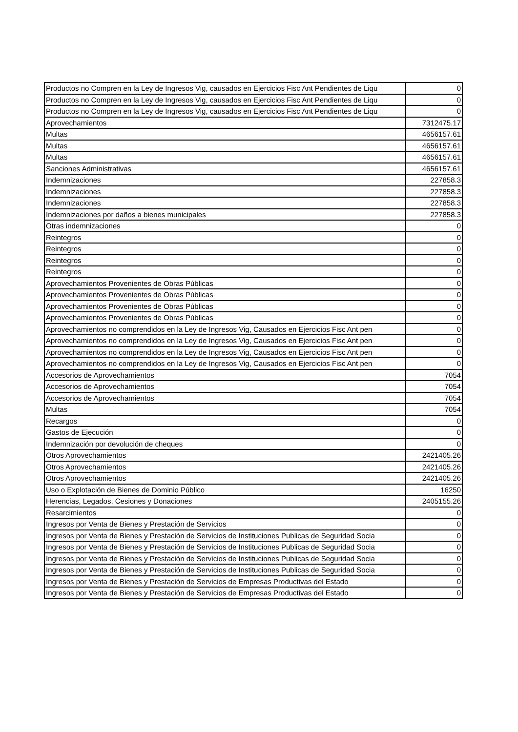| Productos no Compren en la Ley de Ingresos Vig, causados en Ejercicios Fisc Ant Pendientes de Liqu | 0 |
| Productos no Compren en la Ley de Ingresos Vig, causados en Ejercicios Fisc Ant Pendientes de Liqu | 0 |
| Productos no Compren en la Ley de Ingresos Vig, causados en Ejercicios Fisc Ant Pendientes de Liqu | 0 |
| Aprovechamientos | 7312475.17 |
| Multas | 4656157.61 |
| Multas | 4656157.61 |
| Multas | 4656157.61 |
| Sanciones Administrativas | 4656157.61 |
| Indemnizaciones | 227858.3 |
| Indemnizaciones | 227858.3 |
| Indemnizaciones | 227858.3 |
| Indemnizaciones por daños a bienes municipales | 227858.3 |
| Otras indemnizaciones | 0 |
| Reintegros | 0 |
| Reintegros | 0 |
| Reintegros | 0 |
| Reintegros | 0 |
| Aprovechamientos Provenientes de Obras Públicas | 0 |
| Aprovechamientos Provenientes de Obras Públicas | 0 |
| Aprovechamientos Provenientes de Obras Públicas | 0 |
| Aprovechamientos Provenientes de Obras Públicas | 0 |
| Aprovechamientos no comprendidos en la Ley de Ingresos Vig, Causados en Ejercicios Fisc Ant pen | 0 |
| Aprovechamientos no comprendidos en la Ley de Ingresos Vig, Causados en Ejercicios Fisc Ant pen | 0 |
| Aprovechamientos no comprendidos en la Ley de Ingresos Vig, Causados en Ejercicios Fisc Ant pen | 0 |
| Aprovechamientos no comprendidos en la Ley de Ingresos Vig, Causados en Ejercicios Fisc Ant pen | 0 |
| Accesorios de Aprovechamientos | 7054 |
| Accesorios de Aprovechamientos | 7054 |
| Accesorios de Aprovechamientos | 7054 |
| Multas | 7054 |
| Recargos | 0 |
| Gastos de Ejecución | 0 |
| Indemnización por devolución de cheques | 0 |
| Otros Aprovechamientos | 2421405.26 |
| Otros Aprovechamientos | 2421405.26 |
| Otros Aprovechamientos | 2421405.26 |
| Uso o Explotación de Bienes de Dominio Público | 16250 |
| Herencias, Legados, Cesiones y Donaciones | 2405155.26 |
| Resarcimientos | 0 |
| Ingresos por Venta de Bienes y Prestación de Servicios | 0 |
| Ingresos por Venta de Bienes y Prestación de Servicios de Instituciones Publicas de Seguridad Socia | 0 |
| Ingresos por Venta de Bienes y Prestación de Servicios de Instituciones Publicas de Seguridad Socia | 0 |
| Ingresos por Venta de Bienes y Prestación de Servicios de Instituciones Publicas de Seguridad Socia | 0 |
| Ingresos por Venta de Bienes y Prestación de Servicios de Instituciones Publicas de Seguridad Socia | 0 |
| Ingresos por Venta de Bienes y Prestación de Servicios de Empresas Productivas del Estado | 0 |
| Ingresos por Venta de Bienes y Prestación de Servicios de Empresas Productivas del Estado | 0 |